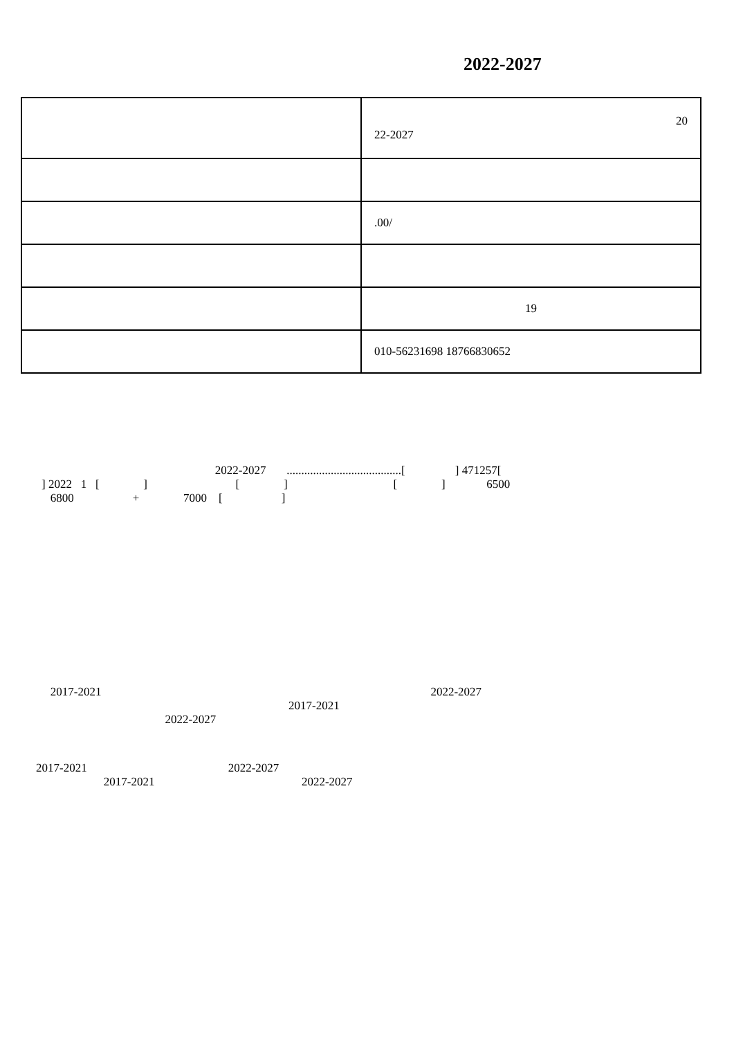2022-2027
| | 20 22-2027 |
| | .00/ |
| | 19 |
| | 010-56231698 18766830652 |
2022-2027 .......................................[ ] 471257[ ] 2022 1 [ ] [ ] [ ] 6500 6800 + 7000 [ ]
2017-2021 2022-2027 2017-2021 2022-2027
2017-2021 2022-2027 2017-2021 2022-2027